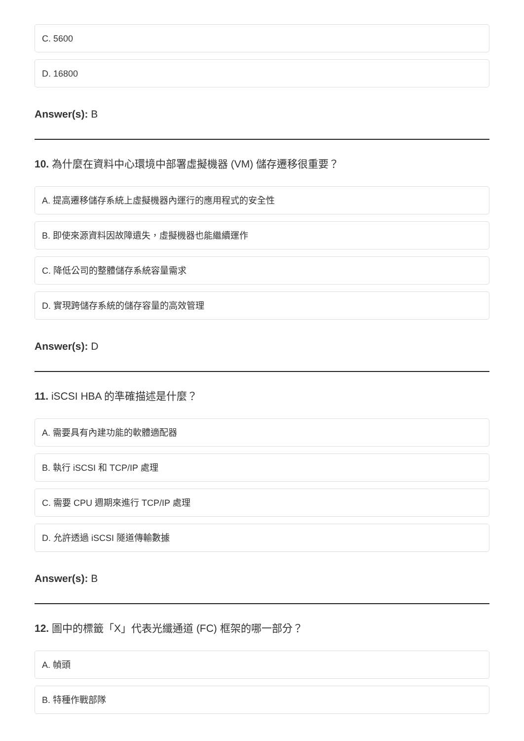C. 5600
D. 16800
Answer(s): B
10. 為什麼在資料中心環境中部署虛擬機器 (VM) 儲存遷移很重要？
A. 提高遷移儲存系統上虛擬機器內運行的應用程式的安全性
B. 即使來源資料因故障遺失，虛擬機器也能繼續運作
C. 降低公司的整體儲存系統容量需求
D. 實現跨儲存系統的儲存容量的高效管理
Answer(s): D
11. iSCSI HBA 的準確描述是什麼？
A. 需要具有內建功能的軟體適配器
B. 執行 iSCSI 和 TCP/IP 處理
C. 需要 CPU 週期來進行 TCP/IP 處理
D. 允許透過 iSCSI 隧道傳輸數據
Answer(s): B
12. 圖中的標籤「X」代表光纖通道 (FC) 框架的哪一部分？
A. 幀頭
B. 特種作戰部隊